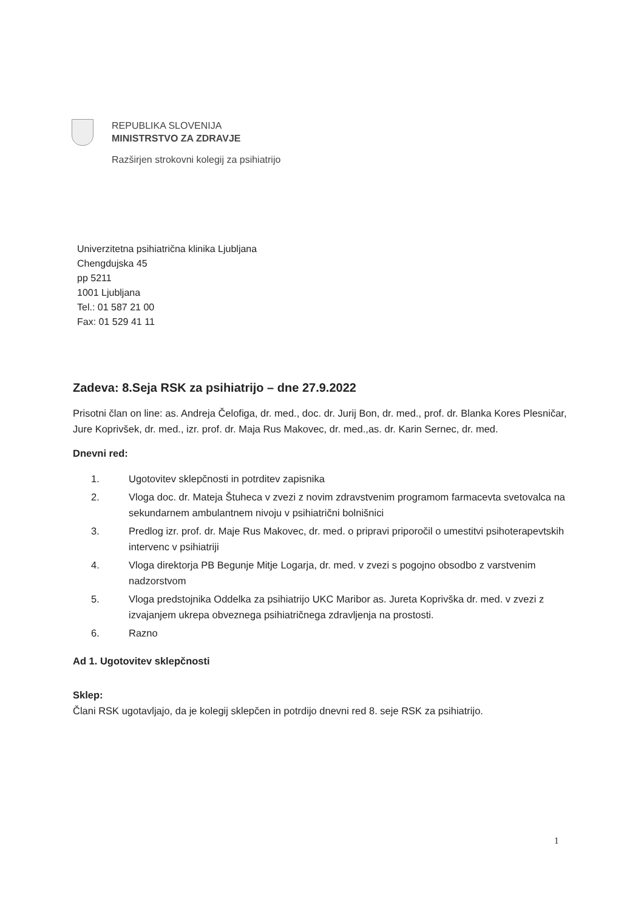REPUBLIKA SLOVENIJA
MINISTRSTVO ZA ZDRAVJE
Razširjen strokovni kolegij za psihiatrijo
Univerzitetna psihiatrična klinika Ljubljana
Chengdujska 45
pp 5211
1001 Ljubljana
Tel.: 01 587 21 00
Fax: 01 529 41 11
Zadeva: 8.Seja RSK za psihiatrijo – dne 27.9.2022
Prisotni član on line: as. Andreja Čelofiga, dr. med., doc. dr. Jurij Bon, dr. med., prof. dr. Blanka Kores Plesničar, Jure Koprivšek, dr. med., izr. prof. dr. Maja Rus Makovec, dr. med.,as. dr. Karin Sernec, dr. med.
Dnevni red:
1. Ugotovitev sklepčnosti in potrditev zapisnika
2. Vloga doc. dr. Mateja Štuheca v zvezi z novim zdravstvenim programom farmacevta svetovalca na sekundarnem ambulantnem nivoju v psihiatrični bolnišnici
3. Predlog izr. prof. dr. Maje Rus Makovec, dr. med. o pripravi priporočil o umestitvi psihoterapevtskih intervenc v psihiatriji
4. Vloga direktorja PB Begunje Mitje Logarja, dr. med. v zvezi s pogojno obsodbo z varstvenim nadzorstvom
5. Vloga predstojnika Oddelka za psihiatrijo UKC Maribor as. Jureta Koprivška dr. med. v zvezi z izvajanjem ukrepa obveznega psihiatričnega zdravljenja na prostosti.
6. Razno
Ad 1. Ugotovitev sklepčnosti
Sklep:
Člani RSK ugotavljajo, da je kolegij sklepčen in potrdijo dnevni red 8. seje RSK za psihiatrijo.
1